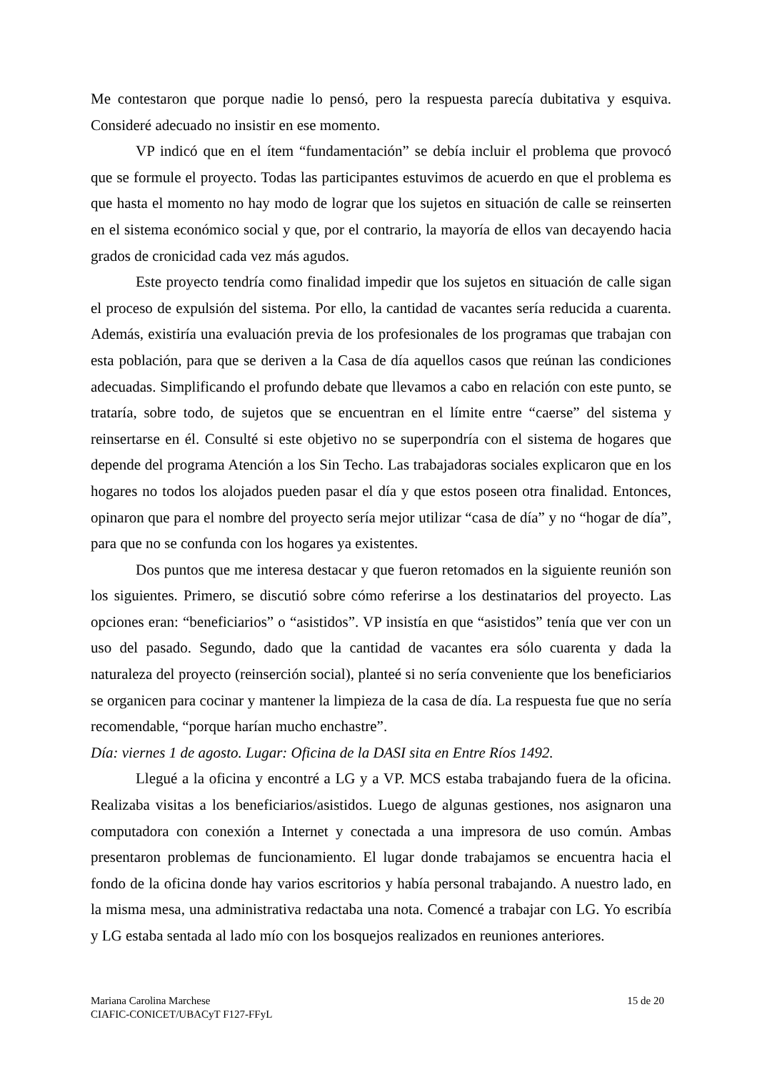Me contestaron que porque nadie lo pensó, pero la respuesta parecía dubitativa y esquiva. Consideré adecuado no insistir en ese momento.
VP indicó que en el ítem “fundamentación” se debía incluir el problema que provocó que se formule el proyecto. Todas las participantes estuvimos de acuerdo en que el problema es que hasta el momento no hay modo de lograr que los sujetos en situación de calle se reinserten en el sistema económico social y que, por el contrario, la mayoría de ellos van decayendo hacia grados de cronicidad cada vez más agudos.
Este proyecto tendría como finalidad impedir que los sujetos en situación de calle sigan el proceso de expulsión del sistema. Por ello, la cantidad de vacantes sería reducida a cuarenta. Además, existiría una evaluación previa de los profesionales de los programas que trabajan con esta población, para que se deriven a la Casa de día aquellos casos que reúnan las condiciones adecuadas. Simplificando el profundo debate que llevamos a cabo en relación con este punto, se trataría, sobre todo, de sujetos que se encuentran en el límite entre “caerse” del sistema y reinsertarse en él. Consulté si este objetivo no se superpondría con el sistema de hogares que depende del programa Atención a los Sin Techo. Las trabajadoras sociales explicaron que en los hogares no todos los alojados pueden pasar el día y que estos poseen otra finalidad. Entonces, opinaron que para el nombre del proyecto sería mejor utilizar “casa de día” y no “hogar de día”, para que no se confunda con los hogares ya existentes.
Dos puntos que me interesa destacar y que fueron retomados en la siguiente reunión son los siguientes. Primero, se discutió sobre cómo referirse a los destinatarios del proyecto. Las opciones eran: “beneficiarios” o “asistidos”. VP insistía en que “asistidos” tenía que ver con un uso del pasado. Segundo, dado que la cantidad de vacantes era sólo cuarenta y dada la naturaleza del proyecto (reinserción social), planteé si no sería conveniente que los beneficiarios se organicen para cocinar y mantener la limpieza de la casa de día. La respuesta fue que no sería recomendable, “porque harían mucho enchastre”.
Día: viernes 1 de agosto. Lugar: Oficina de la DASI sita en Entre Ríos 1492.
Llegué a la oficina y encontré a LG y a VP. MCS estaba trabajando fuera de la oficina. Realizaba visitas a los beneficiarios/asistidos. Luego de algunas gestiones, nos asignaron una computadora con conexión a Internet y conectada a una impresora de uso común. Ambas presentaron problemas de funcionamiento. El lugar donde trabajamos se encuentra hacia el fondo de la oficina donde hay varios escritorios y había personal trabajando. A nuestro lado, en la misma mesa, una administrativa redactaba una nota. Comencé a trabajar con LG. Yo escribía y LG estaba sentada al lado mío con los bosquejos realizados en reuniones anteriores.
Mariana Carolina Marchese 15 de 20
CIAFIC-CONICET/UBACyT F127-FFyL